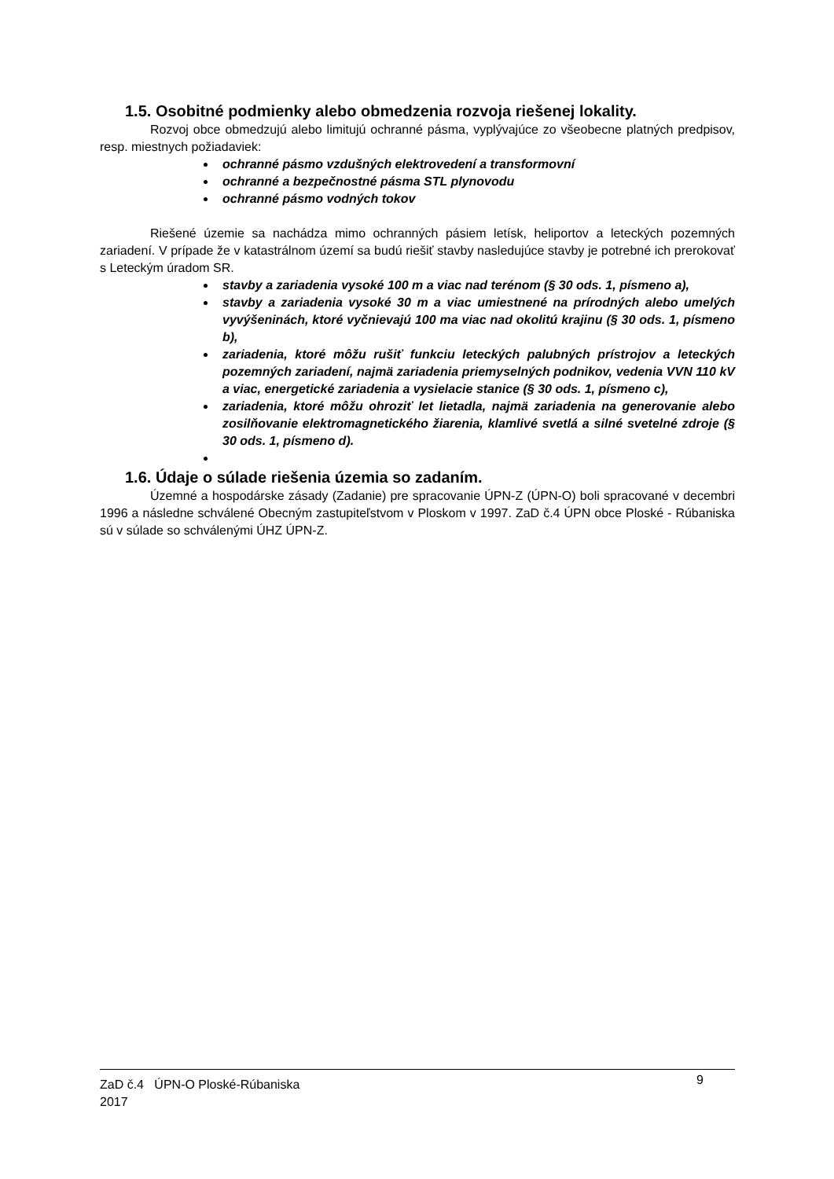1.5. Osobitné podmienky alebo obmedzenia rozvoja riešenej lokality.
Rozvoj obce obmedzujú alebo limitujú ochranné pásma, vyplývajúce zo všeobecne platných predpisov, resp. miestnych požiadaviek:
ochranné pásmo vzdušných elektrovedení a transformovní
ochranné a bezpečnostné pásma STL plynovodu
ochranné pásmo vodných tokov
Riešené územie sa nachádza mimo ochranných pásiem letísk, heliportov a leteckých pozemných zariadení. V prípade že v katastrálnom území sa budú riešiť stavby nasledujúce stavby je potrebné ich prerokovať s Leteckým úradom SR.
stavby a zariadenia vysoké 100 m a viac nad terénom (§ 30 ods. 1, písmeno a),
stavby a zariadenia vysoké 30 m a viac umiestnené na prírodných alebo umelých vyvýšeninách, ktoré vyčnievajú 100 ma viac nad okolitú krajinu (§ 30 ods. 1, písmeno b),
zariadenia, ktoré môžu rušiť funkciu leteckých palubných prístrojov a leteckých pozemných zariadení, najmä zariadenia priemyselných podnikov, vedenia VVN 110 kV a viac, energetické zariadenia a vysielacie stanice (§ 30 ods. 1, písmeno c),
zariadenia, ktoré môžu ohroziť let lietadla, najmä zariadenia na generovanie alebo zosilňovanie elektromagnetického žiarenia, klamlivé svetlá a silné svetelné zdroje (§ 30 ods. 1, písmeno d).
1.6. Údaje o súlade riešenia územia so zadaním.
Územné a hospodárske zásady (Zadanie) pre spracovanie ÚPN-Z (ÚPN-O) boli spracované v decembri 1996 a následne schválené Obecným zastupiteľstvom v Ploskom v 1997. ZaD č.4 ÚPN obce Ploské - Rúbaniska sú v súlade so schválenými ÚHZ ÚPN-Z.
ZaD č.4 ÚPN-O Ploské-Rúbaniska
2017
9